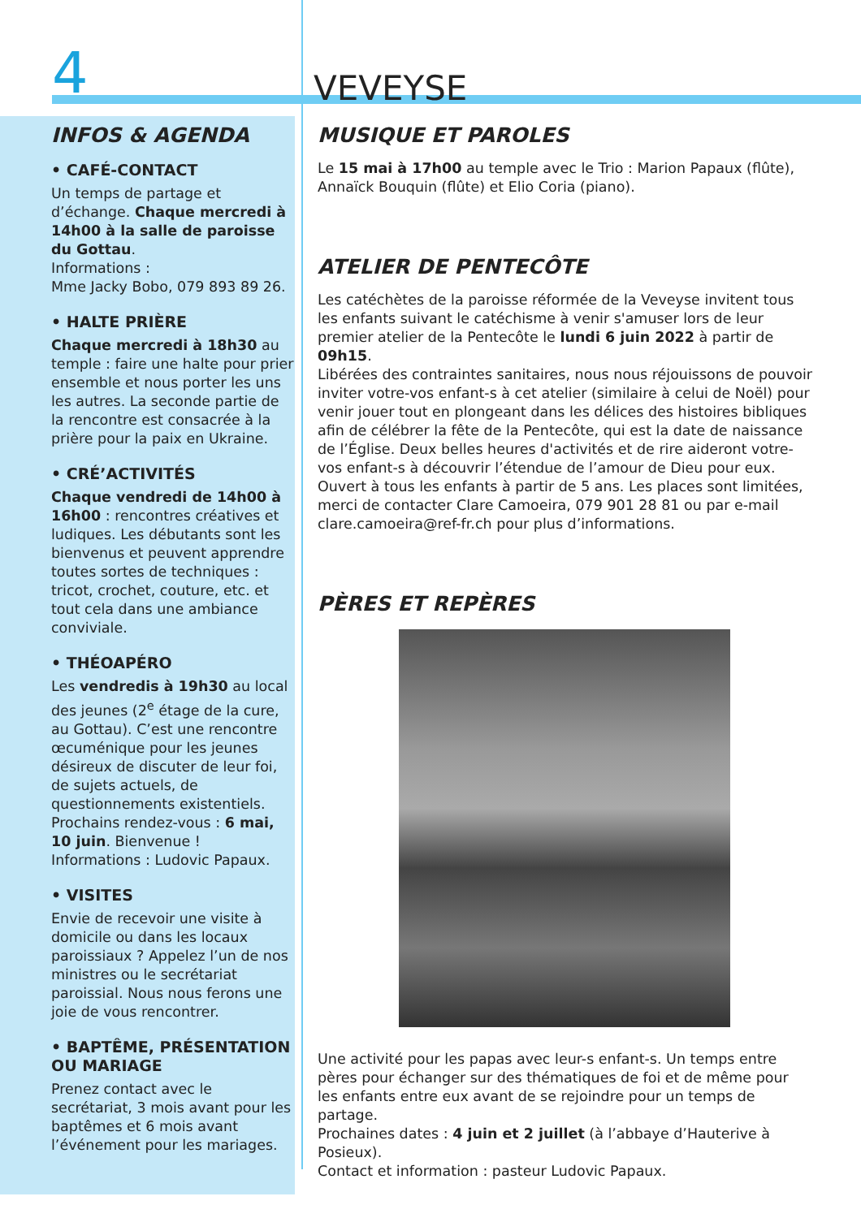4 VEVEYSE
INFOS & AGENDA
• CAFÉ-CONTACT
Un temps de partage et d’échange. Chaque mercredi à 14h00 à la salle de paroisse du Gottau.
Informations :
Mme Jacky Bobo, 079 893 89 26.
• HALTE PRIÈRE
Chaque mercredi à 18h30 au temple : faire une halte pour prier ensemble et nous porter les uns les autres. La seconde partie de la rencontre est consacrée à la prière pour la paix en Ukraine.
• CRÉ’ACTIVITÉS
Chaque vendredi de 14h00 à 16h00 : rencontres créatives et ludiques. Les débutants sont les bienvenus et peuvent apprendre toutes sortes de techniques : tricot, crochet, couture, etc. et tout cela dans une ambiance conviviale.
• THÉOAPÉRO
Les vendredis à 19h30 au local des jeunes (2<sup>e</sup> étage de la cure, au Gottau). C’est une rencontre œcuménique pour les jeunes désireux de discuter de leur foi, de sujets actuels, de questionnements existentiels. Prochains rendez-vous : 6 mai, 10 juin. Bienvenue !
Informations : Ludovic Papaux.
• VISITES
Envie de recevoir une visite à domicile ou dans les locaux paroissiaux ? Appelez l’un de nos ministres ou le secrétariat paroissial. Nous nous ferons une joie de vous rencontrer.
• BAPTÊME, PRÉSENTATION OU MARIAGE
Prenez contact avec le secrétariat, 3 mois avant pour les baptêmes et 6 mois avant l’événement pour les mariages.
MUSIQUE ET PAROLES
Le 15 mai à 17h00 au temple avec le Trio : Marion Papaux (flûte), Annaïck Bouquin (flûte) et Elio Coria (piano).
ATELIER DE PENTECÔTE
Les catéchètes de la paroisse réformée de la Veveyse invitent tous les enfants suivant le catéchisme à venir s'amuser lors de leur premier atelier de la Pentecôte le lundi 6 juin 2022 à partir de 09h15.
Libérées des contraintes sanitaires, nous nous réjouissons de pouvoir inviter votre-vos enfant-s à cet atelier (similaire à celui de Noël) pour venir jouer tout en plongeant dans les délices des histoires bibliques afin de célébrer la fête de la Pentecôte, qui est la date de naissance de l’Église. Deux belles heures d'activités et de rire aideront votre-vos enfant-s à découvrir l’étendue de l’amour de Dieu pour eux.
Ouvert à tous les enfants à partir de 5 ans. Les places sont limitées, merci de contacter Clare Camoeira, 079 901 28 81 ou par e-mail clare.camoeira@ref-fr.ch pour plus d’informations.
PÈRES ET REPÈRES
Une activité pour les papas avec leur-s enfant-s. Un temps entre pères pour échanger sur des thématiques de foi et de même pour les enfants entre eux avant de se rejoindre pour un temps de partage.
Prochaines dates : 4 juin et 2 juillet (à l’abbaye d’Hauterive à Posieux).
Contact et information : pasteur Ludovic Papaux.